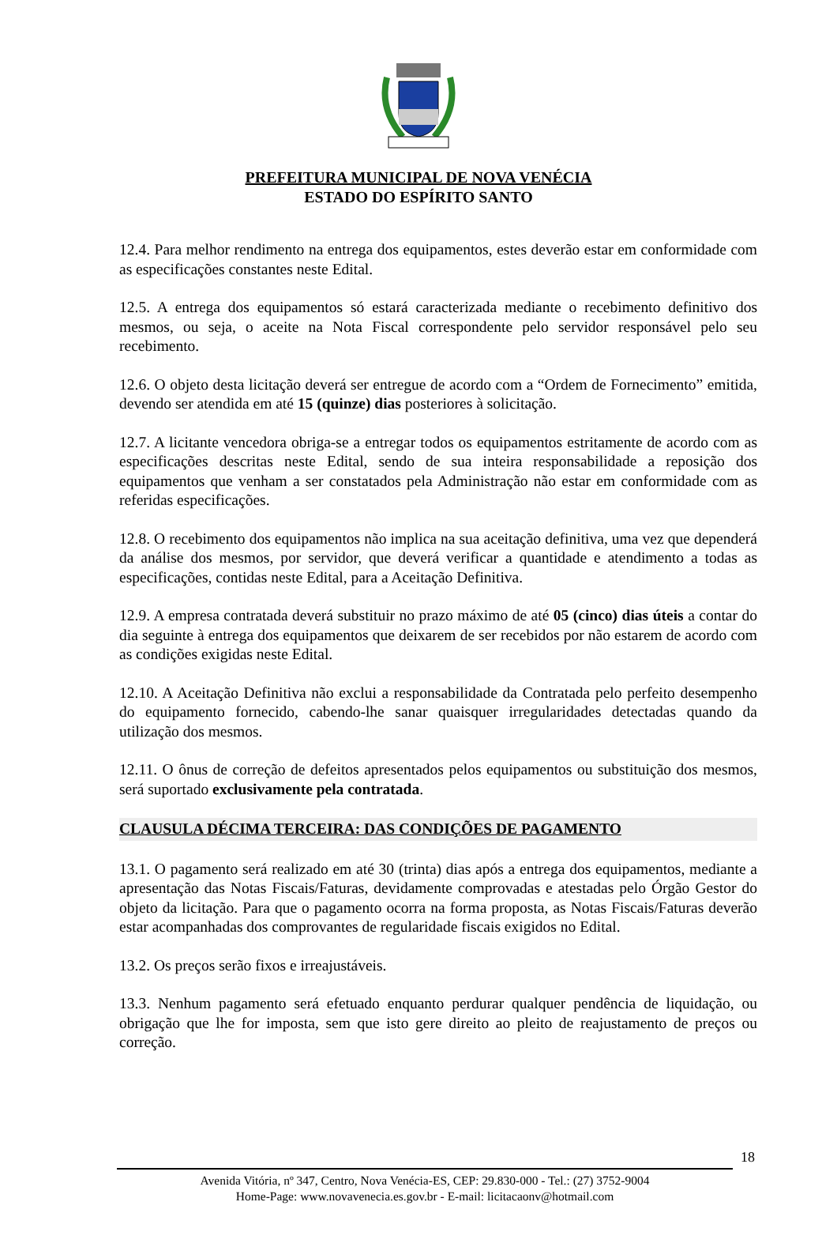PREFEITURA MUNICIPAL DE NOVA VENÉCIA
ESTADO DO ESPÍRITO SANTO
12.4. Para melhor rendimento na entrega dos equipamentos, estes deverão estar em conformidade com as especificações constantes neste Edital.
12.5. A entrega dos equipamentos só estará caracterizada mediante o recebimento definitivo dos mesmos, ou seja, o aceite na Nota Fiscal correspondente pelo servidor responsável pelo seu recebimento.
12.6. O objeto desta licitação deverá ser entregue de acordo com a “Ordem de Fornecimento” emitida, devendo ser atendida em até 15 (quinze) dias posteriores à solicitação.
12.7. A licitante vencedora obriga-se a entregar todos os equipamentos estritamente de acordo com as especificações descritas neste Edital, sendo de sua inteira responsabilidade a reposição dos equipamentos que venham a ser constatados pela Administração não estar em conformidade com as referidas especificações.
12.8. O recebimento dos equipamentos não implica na sua aceitação definitiva, uma vez que dependerá da análise dos mesmos, por servidor, que deverá verificar a quantidade e atendimento a todas as especificações, contidas neste Edital, para a Aceitação Definitiva.
12.9. A empresa contratada deverá substituir no prazo máximo de até 05 (cinco) dias úteis a contar do dia seguinte à entrega dos equipamentos que deixarem de ser recebidos por não estarem de acordo com as condições exigidas neste Edital.
12.10. A Aceitação Definitiva não exclui a responsabilidade da Contratada pelo perfeito desempenho do equipamento fornecido, cabendo-lhe sanar quaisquer irregularidades detectadas quando da utilização dos mesmos.
12.11. O ônus de correção de defeitos apresentados pelos equipamentos ou substituição dos mesmos, será suportado exclusivamente pela contratada.
CLAUSULA DÉCIMA TERCEIRA: DAS CONDIÇÕES DE PAGAMENTO
13.1. O pagamento será realizado em até 30 (trinta) dias após a entrega dos equipamentos, mediante a apresentação das Notas Fiscais/Faturas, devidamente comprovadas e atestadas pelo Órgão Gestor do objeto da licitação. Para que o pagamento ocorra na forma proposta, as Notas Fiscais/Faturas deverão estar acompanhadas dos comprovantes de regularidade fiscais exigidos no Edital.
13.2. Os preços serão fixos e irreajustáveis.
13.3. Nenhum pagamento será efetuado enquanto perdurar qualquer pendência de liquidação, ou obrigação que lhe for imposta, sem que isto gere direito ao pleito de reajustamento de preços ou correção.
18
Avenida Vitória, nº 347, Centro, Nova Venécia-ES, CEP: 29.830-000 - Tel.: (27) 3752-9004
Home-Page: www.novavenecia.es.gov.br - E-mail: licitacaonv@hotmail.com